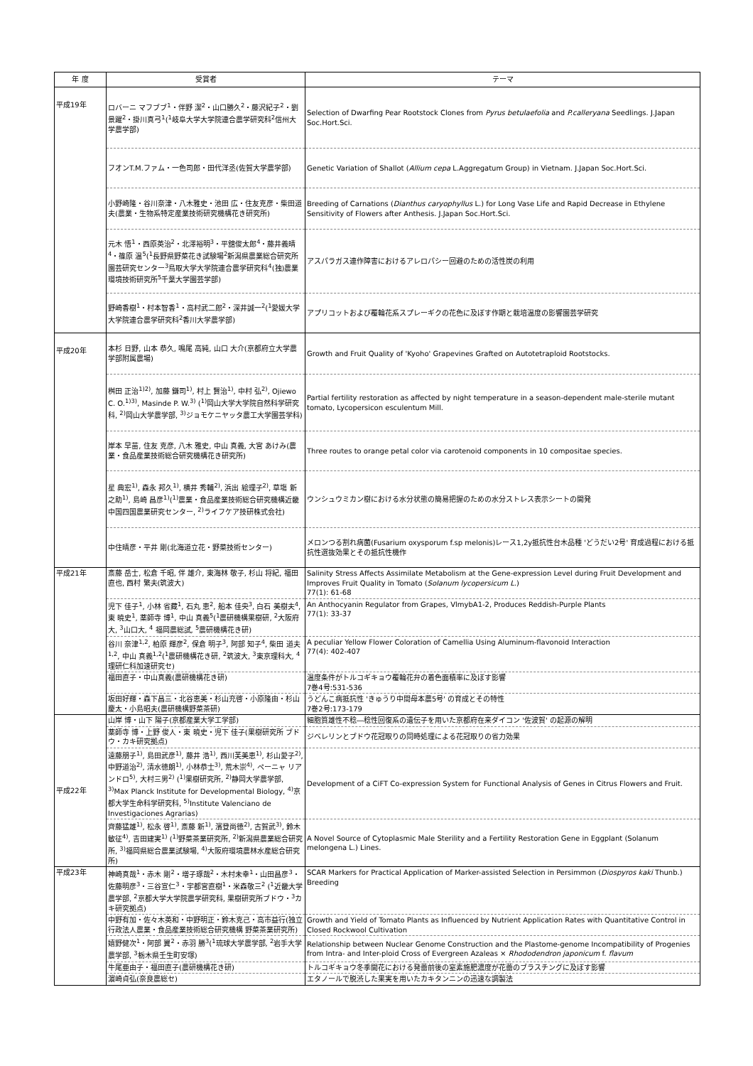| 年 度 | 受賞者 | テーマ |
| --- | --- | --- |
| 平成19年 | ロバーニ マフブブ<sup>1</sup>・伴野 潔<sup>2</sup>・山口勝久<sup>2</sup>・藤沢紀子<sup>2</sup>・劉 景躍<sup>2</sup>・掛川真弓<sup>1</sup>(<sup>1</sup>岐阜大学大学院連合農学研究科<sup>2</sup>信州大学農学部) | Selection of Dwarfing Pear Rootstock Clones from Pyrus betulaefolia and P.calleryana Seedlings. J.Japan Soc.Hort.Sci. |
| | フオンT.M.ファム・一色司郎・田代洋丞(佐賀大学農学部) | Genetic Variation of Shallot ( Allium cepa L.Aggregatum Group) in Vietnam. J.Japan Soc.Hort.Sci. |
| | 小野崎隆・谷川奈津・八木雅史・池田 広・住友克彦・柴田道夫(農業・生物系特定産業技術研究機構花き研究所) | Breeding of Carnations ( Dianthus caryophyllus L.) for Long Vase Life and Rapid Decrease in Ethylene Sensitivity of Flowers after Anthesis. J.Japan Soc.Hort.Sci. |
| | 元木 悟<sup>1</sup>・西原英治<sup>2</sup>・北澤裕明<sup>3</sup>・平舘俊太郎<sup>4</sup>・藤井義晴<sup>4</sup>・篠原 温<sup>5</sup>(<sup>1</sup>長野県野菜花き試験場<sup>2</sup>新潟県農業総合研究所園芸研究センター<sup>3</sup>鳥取大学大学院連合農学研究科<sup>4</sup>(独)農業環境技術研究所<sup>5</sup>千葉大学園芸学部) | アスパラガス連作障害におけるアレロパシー回避のための活性炭の利用 |
| | 野崎香樹<sup>1</sup>・村本智香<sup>1</sup>・高村武二郎<sup>2</sup>・深井誠一<sup>2</sup>(<sup>1</sup>愛媛大学大学院連合農学研究科<sup>2</sup>香川大学農学部) | アプリコットおよび覆輪花系スプレーギクの花色に及ぼす作期と栽培温度の影響園芸学研究 |
| 平成20年 | 本杉 日野, 山本 恭久, 鳴尾 高純, 山口 大介(京都府立大学農学部附属農場) | Growth and Fruit Quality of 'Kyoho' Grapevines Grafted on Autotetraploid Rootstocks. |
| | 桝田 正治<sup>1)2)</sup>, 加藤 鎌司<sup>1)</sup>, 村上 賢治<sup>1)</sup>, 中村 弘<sup>2)</sup>, Ojiewo C. O.<sup>1)3)</sup>, Masinde P. W.<sup>3)</sup> (<sup>1)</sup>岡山大学大学院自然科学研究科, <sup>2)</sup>岡山大学農学部, <sup>3)</sup>ジョモケニヤッタ農工大学園芸学科) | Partial fertility restoration as affected by night temperature in a season-dependent male-sterile mutant tomato, Lycopersicon esculentum Mill. |
| | 岸本 早苗, 住友 克彦, 八木 雅史, 中山 真義, 大宮 あけみ(農業・食品産業技術総合研究機構花き研究所) | Three routes to orange petal color via carotenoid components in 10 compositae species. |
| | 星 典宏<sup>1)</sup>, 森永 邦久<sup>1)</sup>, 横井 秀輔<sup>2)</sup>, 浜出 絵理子<sup>2)</sup>, 草塲 新之助<sup>1)</sup>, 島崎 昌彦<sup>1)</sup>(<sup>1)</sup>農業・食品産業技術総合研究機構近畿中国四国農業研究センター, <sup>2)</sup>ライフケア技研株式会社) | ウンシュウミカン樹における水分状態の簡易把握のための水分ストレス表示シートの開発 |
| | 中住晴彦・平井 剛(北海道立花・野菜技術センター) | メロンつる割れ病菌(Fusarium oxysporum f.sp melonis)レース1,2y抵抗性台木品種 'どうだい2号' 育成過程における抵抗性選抜効果とその抵抗性機作 |
| 平成21年 | 斎藤 岳士, 松倉 千昭, 伴 雄介, 東海林 敬子, 杉山 将紀, 福田 直也, 西村 繁夫(筑波大) | Salinity Stress Affects Assimilate Metabolism at the Gene-expression Level during Fruit Development and Improves Fruit Quality in Tomato ( Solanum lycopersicum L. ) 77(1): 61-68 |
| | 児下 佳子<sup>1</sup>, 小林 省藏<sup>1</sup>, 石丸 恵<sup>2</sup>, 船本 佳央<sup>3</sup>, 白石 美樹夫<sup>4</sup>, 東 暁史<sup>1</sup>, 薬師寺 博<sup>1</sup>, 中山 真義<sup>5</sup>(<sup>1</sup>農研機構果樹研, <sup>2</sup>大阪府大, <sup>3</sup>山口大, <sup>4</sup> 福岡農総試, <sup>5</sup>農研機構花き研) | An Anthocyanin Regulator from Grapes, VlmybA1-2, Produces Reddish-Purple Plants 77(1): 33-37 |
| | 谷川 奈津<sup>1,2</sup>, 柏原 輝彦<sup>2</sup>, 保倉 明子<sup>3</sup>, 阿部 知子<sup>4</sup>, 柴田 道夫<sup>1,2</sup>, 中山 真義<sup>1,2</sup>(<sup>1</sup>農研機構花き研, <sup>2</sup>筑波大, <sup>3</sup>東京理科大, <sup>4</sup>理研仁科加速研究セ) | A peculiar Yellow Flower Coloration of Camellia Using Aluminum-flavonoid Interaction 77(4): 402-407 |
| | 福田直子・中山真義(農研機構花き研) | 温度条件がトルコギキョウ覆輪花弁の着色面積率に及ぼす影響 7巻4号:531-536 |
| | 坂田好輝・森下昌三・北谷恵美・杉山充啓・小原隆由・杉山慶太・小島昭夫(農研機構野菜茶研) | うどんこ病抵抗性 'きゅうり中間母本農5号' の育成とその特性 7巻2号:173-179 |
| 平成22年 | 山岸 博・山下 陽子(京都産業大学工学部) | 細胞質雄性不稔―稔性回復系の遺伝子を用いた京都府在来ダイコン '佐波賀' の起源の解明 |
| | 薬師寺 博・上野 俊人・東 暁史・児下 佳子(果樹研究所 ブドウ・カキ研究拠点) | ジベレリンとブドウ花冠取りの同時処理による花冠取りの省力効果 |
| | 遠藤朋子<sup>1)</sup>, 島田武彦<sup>1)</sup>, 藤井 浩<sup>1)</sup>, 西川芙美恵<sup>1)</sup>, 杉山愛子<sup>2)</sup>, 中野道治<sup>2)</sup>, 清水徳朗<sup>1)</sup>, 小林恭士<sup>3)</sup>, 荒木崇<sup>4)</sup>, ペーニャ リアンドロ<sup>5)</sup>, 大村三男<sup>2)</sup> (<sup>1)</sup>果樹研究所, <sup>2)</sup>静岡大学農学部, <sup>3)</sup>Max Planck Institute for Developmental Biology, <sup>4)</sup>京都大学生命科学研究科, <sup>5)</sup>Institute Valenciano de Investigaciones Agrarias) | Development of a CiFT Co-expression System for Functional Analysis of Genes in Citrus Flowers and Fruit. |
| | 齊藤猛雄<sup>1)</sup>, 松永 啓<sup>1)</sup>, 斎藤 新<sup>1)</sup>, 濱登尚徳<sup>2)</sup>, 古賀武<sup>3)</sup>, 鈴木敏征<sup>4)</sup>, 吉田建実<sup>1)</sup> (<sup>1)</sup>野菜茶業研究所, <sup>2)</sup>新潟県農業総合研究所, <sup>3)</sup>福岡県総合農業試験場, <sup>4)</sup>大阪府環境農林水産総合研究所) | A Novel Source of Cytoplasmic Male Sterility and a Fertility Restoration Gene in Eggplant (Solanum melongena L.) Lines. |
| 平成23年 | 神崎真哉<sup>1</sup>・赤木 剛<sup>2</sup>・増子琢哉<sup>2</sup>・木村未幸<sup>1</sup>・山田昌彦<sup>3</sup>・佐藤明彦<sup>3</sup>・三谷宣仁<sup>3</sup>・宇都宮直樹<sup>1</sup>・米森敬三<sup>2</sup> (<sup>1</sup>近畿大学農学部, <sup>2</sup>京都大学大学院農学研究科, 果樹研究所ブドウ・<sup>3</sup>カキ研究拠点) | SCAR Markers for Practical Application of Marker-assisted Selection in Persimmon ( Diospyros kaki Thunb.) Breeding |
| | 中野有加・佐々木英和・中野明正・鈴木克己・高市益行(独立行政法人農業・食品産業技術総合研究機構 野菜茶業研究所) | Growth and Yield of Tomato Plants as Influenced by Nutrient Application Rates with Quantitative Control in Closed Rockwool Cultivation |
| | 嬉野健次<sup>1</sup>・阿部 翼<sup>2</sup>・赤羽 勝<sup>3</sup>(<sup>1</sup>琉球大学農学部, <sup>2</sup>岩手大学農学部, <sup>3</sup>栃木県壬生町安塚) | Relationship between Nuclear Genome Construction and the Plastome-genome Incompatibility of Progenies from Intra- and Inter-ploid Cross of Evergreen Azaleas × Rhododendron japonicum f. flavum |
| | 牛尾亜由子・福田直子(農研機構花き研) | トルコギキョウ冬季開花における発蕾前後の窒素施肥濃度が花蕾のブラスチングに及ぼす影響 |
| | 濵崎貞弘(奈良農総セ) | エタノールで脱渋した果実を用いたカキタンニンの迅速な調製法 |